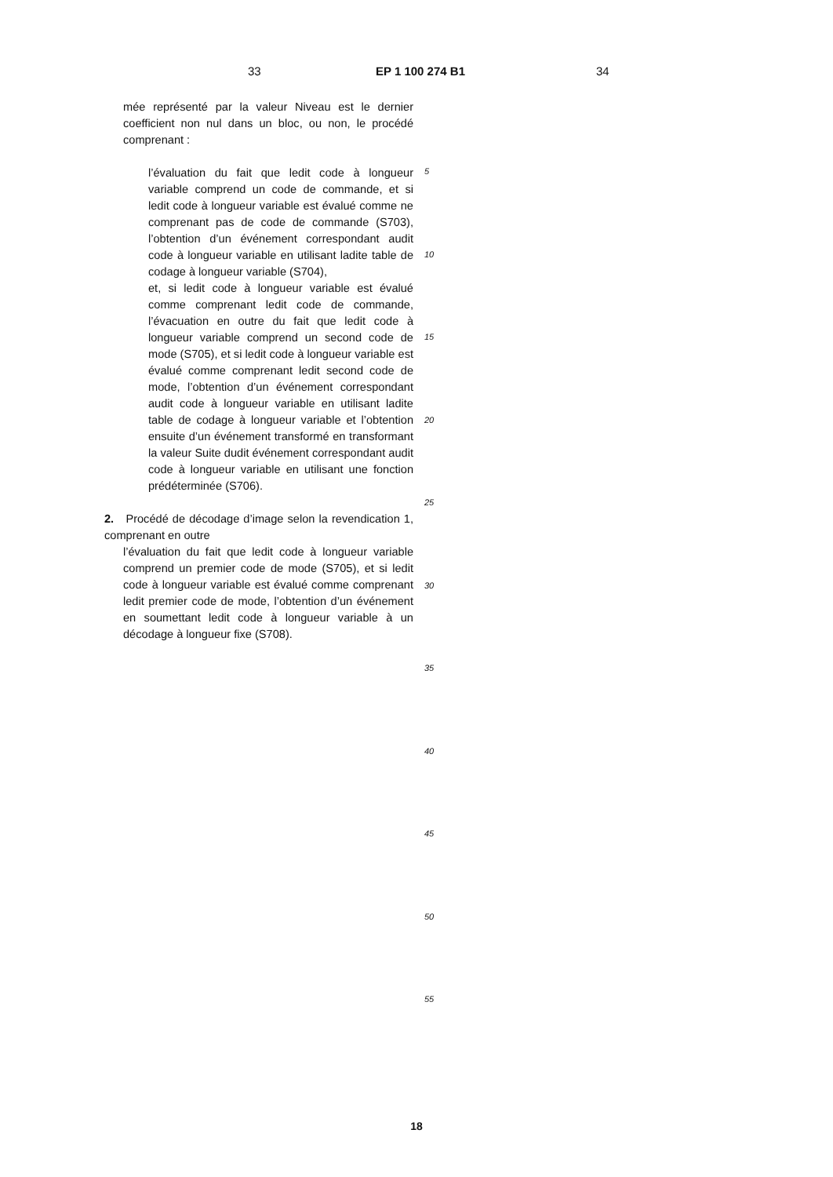33 EP 1 100 274 B1 34
mée représenté par la valeur Niveau est le dernier coefficient non nul dans un bloc, ou non, le procédé comprenant :
l’évaluation du fait que ledit code à longueur variable comprend un code de commande, et si ledit code à longueur variable est évalué comme ne comprenant pas de code de commande (S703), l’obtention d’un événement correspondant audit code à longueur variable en utilisant ladite table de codage à longueur variable (S704),
et, si ledit code à longueur variable est évalué comme comprenant ledit code de commande, l’évacuation en outre du fait que ledit code à longueur variable comprend un second code de mode (S705), et si ledit code à longueur variable est évalué comme comprenant ledit second code de mode, l’obtention d’un événement correspondant audit code à longueur variable en utilisant ladite table de codage à longueur variable et l’obtention ensuite d’un événement transformé en transformant la valeur Suite dudit événement correspondant audit code à longueur variable en utilisant une fonction prédéterminée (S706).
2. Procédé de décodage d’image selon la revendication 1, comprenant en outre
l’évaluation du fait que ledit code à longueur variable comprend un premier code de mode (S705), et si ledit code à longueur variable est évalué comme comprenant ledit premier code de mode, l’obtention d’un événement en soumettant ledit code à longueur variable à un décodage à longueur fixe (S708).
5
10
15
20
25
30
35
40
45
50
55
18